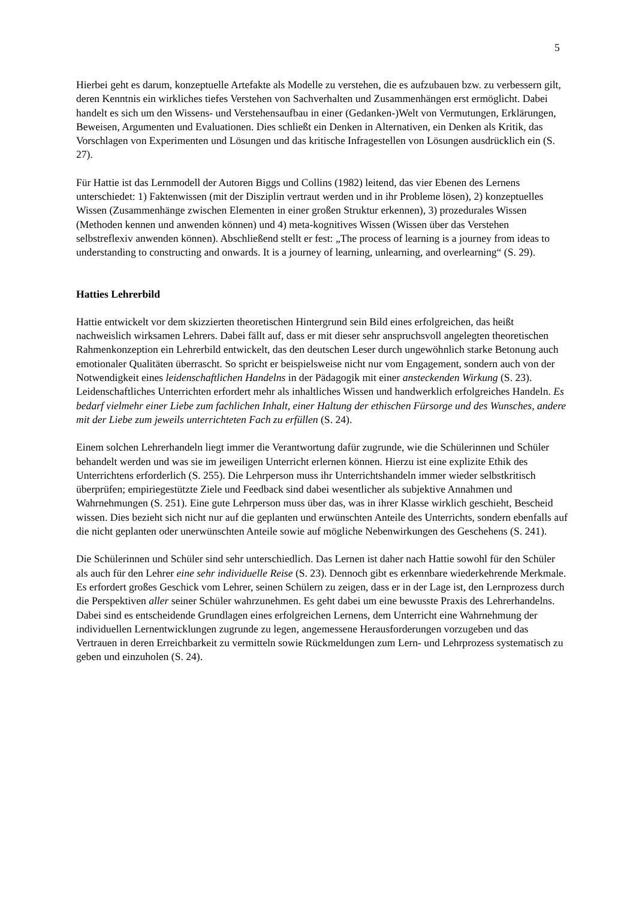5
Hierbei geht es darum, konzeptuelle Artefakte als Modelle zu verstehen, die es aufzubauen bzw. zu verbessern gilt, deren Kenntnis ein wirkliches tiefes Verstehen von Sachverhalten und Zusammenhängen erst ermöglicht. Dabei handelt es sich um den Wissens- und Verstehensaufbau in einer (Gedanken-)Welt von Vermutungen, Erklärungen, Beweisen, Argumenten und Evaluationen. Dies schließt ein Denken in Alternativen, ein Denken als Kritik, das Vorschlagen von Experimenten und Lösungen und das kritische Infragestellen von Lösungen ausdrücklich ein (S. 27).
Für Hattie ist das Lernmodell der Autoren Biggs und Collins (1982) leitend, das vier Ebenen des Lernens unterschiedet: 1) Faktenwissen (mit der Disziplin vertraut werden und in ihr Probleme lösen), 2) konzeptuelles Wissen (Zusammenhänge zwischen Elementen in einer großen Struktur erkennen), 3) prozedurales Wissen (Methoden kennen und anwenden können) und 4) meta-kognitives Wissen (Wissen über das Verstehen selbstreflexiv anwenden können). Abschließend stellt er fest: „The process of learning is a journey from ideas to understanding to constructing and onwards. It is a journey of learning, unlearning, and overlearning“ (S. 29).
Hatties Lehrerbild
Hattie entwickelt vor dem skizzierten theoretischen Hintergrund sein Bild eines erfolgreichen, das heißt nachweislich wirksamen Lehrers. Dabei fällt auf, dass er mit dieser sehr anspruchsvoll angelegten theoretischen Rahmenkonzeption ein Lehrerbild entwickelt, das den deutschen Leser durch ungewöhnlich starke Betonung auch emotionaler Qualitäten überrascht. So spricht er beispielsweise nicht nur vom Engagement, sondern auch von der Notwendigkeit eines leidenschaftlichen Handelns in der Pädagogik mit einer ansteckenden Wirkung (S. 23). Leidenschaftliches Unterrichten erfordert mehr als inhaltliches Wissen und handwerklich erfolgreiches Handeln. Es bedarf vielmehr einer Liebe zum fachlichen Inhalt, einer Haltung der ethischen Fürsorge und des Wunsches, andere mit der Liebe zum jeweils unterrichteten Fach zu erfüllen (S. 24).
Einem solchen Lehrerhandeln liegt immer die Verantwortung dafür zugrunde, wie die Schülerinnen und Schüler behandelt werden und was sie im jeweiligen Unterricht erlernen können. Hierzu ist eine explizite Ethik des Unterrichtens erforderlich (S. 255). Die Lehrperson muss ihr Unterrichtshandeln immer wieder selbstkritisch überprüfen; empiriegestützte Ziele und Feedback sind dabei wesentlicher als subjektive Annahmen und Wahrnehmungen (S. 251). Eine gute Lehrperson muss über das, was in ihrer Klasse wirklich geschieht, Bescheid wissen. Dies bezieht sich nicht nur auf die geplanten und erwünschten Anteile des Unterrichts, sondern ebenfalls auf die nicht geplanten oder unerwünschten Anteile sowie auf mögliche Nebenwirkungen des Geschehens (S. 241).
Die Schülerinnen und Schüler sind sehr unterschiedlich. Das Lernen ist daher nach Hattie sowohl für den Schüler als auch für den Lehrer eine sehr individuelle Reise (S. 23). Dennoch gibt es erkennbare wiederkehrende Merkmale. Es erfordert großes Geschick vom Lehrer, seinen Schülern zu zeigen, dass er in der Lage ist, den Lernprozess durch die Perspektiven aller seiner Schüler wahrzunehmen. Es geht dabei um eine bewusste Praxis des Lehrerhandelns. Dabei sind es entscheidende Grundlagen eines erfolgreichen Lernens, dem Unterricht eine Wahrnehmung der individuellen Lernentwicklungen zugrunde zu legen, angemessene Herausforderungen vorzugeben und das Vertrauen in deren Erreichbarkeit zu vermitteln sowie Rückmeldungen zum Lern- und Lehrprozess systematisch zu geben und einzuholen (S. 24).